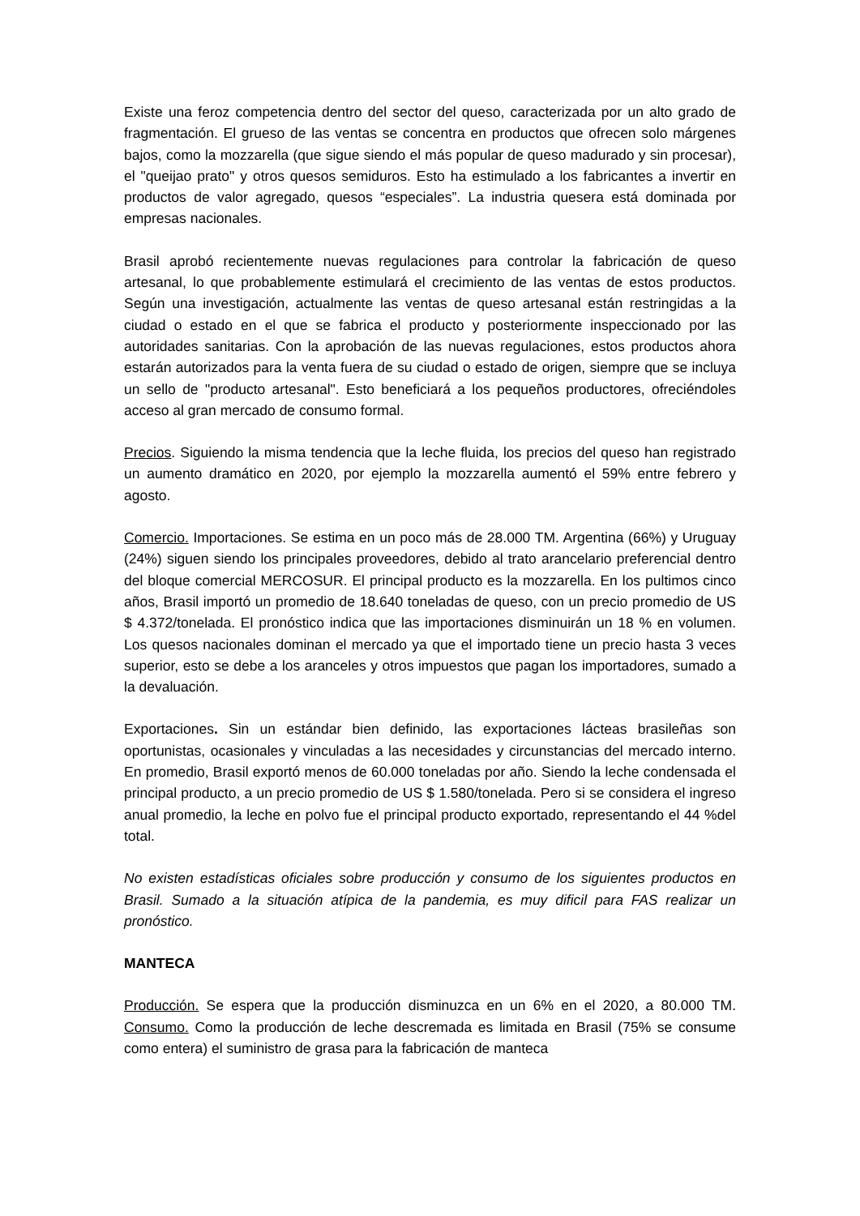Existe una feroz competencia dentro del sector del queso, caracterizada por un alto grado de fragmentación. El grueso de las ventas se concentra en productos que ofrecen solo márgenes bajos, como la mozzarella (que sigue siendo el más popular de queso madurado y sin procesar), el "queijao prato" y otros quesos semiduros. Esto ha estimulado a los fabricantes a invertir en productos de valor agregado, quesos “especiales”. La industria quesera está dominada por empresas nacionales.
Brasil aprobó recientemente nuevas regulaciones para controlar la fabricación de queso artesanal, lo que probablemente estimulará el crecimiento de las ventas de estos productos. Según una investigación, actualmente las ventas de queso artesanal están restringidas a la ciudad o estado en el que se fabrica el producto y posteriormente inspeccionado por las autoridades sanitarias. Con la aprobación de las nuevas regulaciones, estos productos ahora estarán autorizados para la venta fuera de su ciudad o estado de origen, siempre que se incluya un sello de "producto artesanal". Esto beneficiará a los pequeños productores, ofreciéndoles acceso al gran mercado de consumo formal.
Precios. Siguiendo la misma tendencia que la leche fluida, los precios del queso han registrado un aumento dramático en 2020, por ejemplo la mozzarella aumentó el 59% entre febrero y agosto.
Comercio. Importaciones. Se estima en un poco más de 28.000 TM. Argentina (66%) y Uruguay (24%) siguen siendo los principales proveedores, debido al trato arancelario preferencial dentro del bloque comercial MERCOSUR. El principal producto es la mozzarella. En los pultimos cinco años, Brasil importó un promedio de 18.640 toneladas de queso, con un precio promedio de US $ 4.372/tonelada. El pronóstico indica que las importaciones disminuirán un 18 % en volumen. Los quesos nacionales dominan el mercado ya que el importado tiene un precio hasta 3 veces superior, esto se debe a los aranceles y otros impuestos que pagan los importadores, sumado a la devaluación.
Exportaciones. Sin un estándar bien definido, las exportaciones lácteas brasileñas son oportunistas, ocasionales y vinculadas a las necesidades y circunstancias del mercado interno. En promedio, Brasil exportó menos de 60.000 toneladas por año. Siendo la leche condensada el principal producto, a un precio promedio de US $ 1.580/tonelada. Pero si se considera el ingreso anual promedio, la leche en polvo fue el principal producto exportado, representando el 44 %del total.
No existen estadísticas oficiales sobre producción y consumo de los siguientes productos en Brasil. Sumado a la situación atípica de la pandemia, es muy dificil para FAS realizar un pronóstico.
MANTECA
Producción. Se espera que la producción disminuzca en un 6% en el 2020, a 80.000 TM. Consumo. Como la producción de leche descremada es limitada en Brasil (75% se consume como entera) el suministro de grasa para la fabricación de manteca